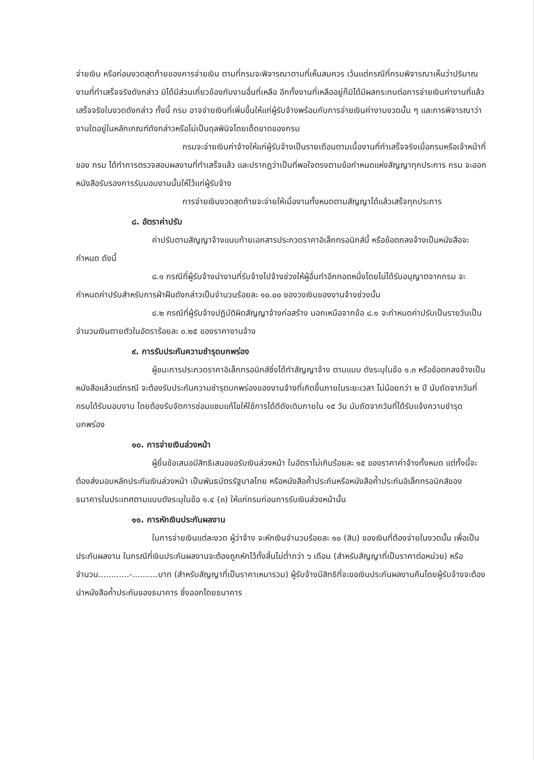จ่ายเงิน หรือก่อนงวดสุดท้ายของการจ่ายเงิน ตามที่กรมจะพิจารณาตามที่เห็นสมควร เว้นแต่กรณีที่กรมพิจารณาเห็นว่าปริมาณงานที่ทำเสร็จจริงดังกล่าว มิได้มีส่วนเกี่ยวข้องกับงานอื่นที่เหลือ อีกทั้งงานที่เหลืออยู่ก็มิได้มีผลกระทบต่อการจ่ายเงินค่างานที่แล้วเสร็จจริงในงวดดังกล่าว ทั้งนี้ กรม อาจจ่ายเงินที่เพิ่มขึ้นให้แก่ผู้รับจ้างพร้อมกับการจ่ายเงินค่างานงวดนั้น ๆ และการพิจารณาว่างานใดอยู่ในหลักเกณฑ์ดังกล่าวหรือไม่เป็นดุลพินิจโดยเด็ดขาดของกรม
กรมจะจ่ายเงินค่าจ้างให้แก่ผู้รับจ้างเป็นรายเดือนตามเนื้องานที่ทำเสร็จจริงเมื่อกรมหรือเจ้าหน้าที่ของ กรม ได้ทำการตรวจสอบผลงานที่ทำเสร็จแล้ว และปรากฏว่าเป็นที่พอใจตรงตามข้อกำหนดแห่งสัญญาทุกประการ กรม จะออกหนังสือรับรองการรับมอบงานนั้นให้ไว้แก่ผู้รับจ้าง
การจ่ายเงินงวดสุดท้ายจะจ่ายให้เมื่องานทั้งหมดตามสัญญาได้แล้วเสร็จทุกประการ
๘. อัตราค่าปรับ
ค่าปรับตามสัญญาจ้างแนบท้ายเอกสารประกวดราคาอิเล็กทรอนิกส์นี้ หรือข้อตกลงจ้างเป็นหนังสือจะกำหนด ดังนี้
๘.๑ กรณีที่ผู้รับจ้างนำงานที่รับจ้างไปจ้างช่วงให้ผู้อื่นทำอีกทอดหนึ่งโดยไม่ได้รับอนุญาตจากกรม จะกำหนดค่าปรับสำหรับการฝ่าฝืนดังกล่าวเป็นจำนวนร้อยละ ๑๐.๐๐ ของวงเงินของงานจ้างช่วงนั้น
๘.๒ กรณีที่ผู้รับจ้างปฏิบัติผิดสัญญาจ้างก่อสร้าง นอกเหนือจากข้อ ๘.๑ จะกำหนดค่าปรับเป็นรายวันเป็นจำนวนเงินตายตัวในอัตราร้อยละ ๐.๒๕ ของราคางานจ้าง
๙. การรับประกันความชำรุดบกพร่อง
ผู้ชนะการประกวดราคาอิเล็กทรอนิกส์ซึ่งได้ทำสัญญาจ้าง ตามแบบ ดังระบุในข้อ ๑.๓ หรือข้อตกลงจ้างเป็นหนังสือแล้วแต่กรณี จะต้องรับประกันความชำรุดบกพร่องของงานจ้างที่เกิดขึ้นภายในระยะเวลา ไม่น้อยกว่า ๒ ปี นับถัดจากวันที่กรมได้รับมอบงาน โดยต้องรีบจัดการซ่อมแซมแก้ไขให้ใช้การได้ดีดังเดิมภายใน ๑๕ วัน นับถัดจากวันที่ได้รับแจ้งความชำรุดบกพร่อง
๑๐. การจ่ายเงินล่วงหน้า
ผู้ยื่นข้อเสนอมีสิทธิเสนอขอรับเงินล่วงหน้า ในอัตราไม่เกินร้อยละ ๑๕ ของราคาค่าจ้างทั้งหมด แต่ทั้งนี้จะต้องส่งมอบหลักประกันเงินล่วงหน้า เป็นพันธบัตรรัฐบาลไทย หรือหนังสือค้ำประกันหรือหนังสือค้ำประกันอิเล็กทรอนิกส์ของธนาคารในประเทศตามแบบดังระบุในข้อ ๑.๔ (๓) ให้แก่กรมก่อนการรับเงินล่วงหน้านั้น
๑๑. การหักเงินประกันผลงาน
ในการจ่ายเงินแต่ละงวด ผู้ว่าจ้าง จะหักเงินจำนวนร้อยละ ๑๐ (สิบ) ของเงินที่ต้องจ่ายในงวดนั้น เพื่อเป็นประกันผลงาน ในกรณีที่เงินประกันผลงานจะต้องถูกหักไว้ทั้งสิ้นไม่ต่ำกว่า ๖ เดือน (สำหรับสัญญาที่เป็นราคาต่อหน่วย) หรือจำนวน............-..........บาท (สำหรับสัญญาที่เป็นราคาเหมารวม) ผู้รับจ้างมีสิทธิที่จะขอเงินประกันผลงานคืนโดยผู้รับจ้างจะต้องนำหนังสือค้ำประกันของธนาคาร ซึ่งออกโดยธนาคาร